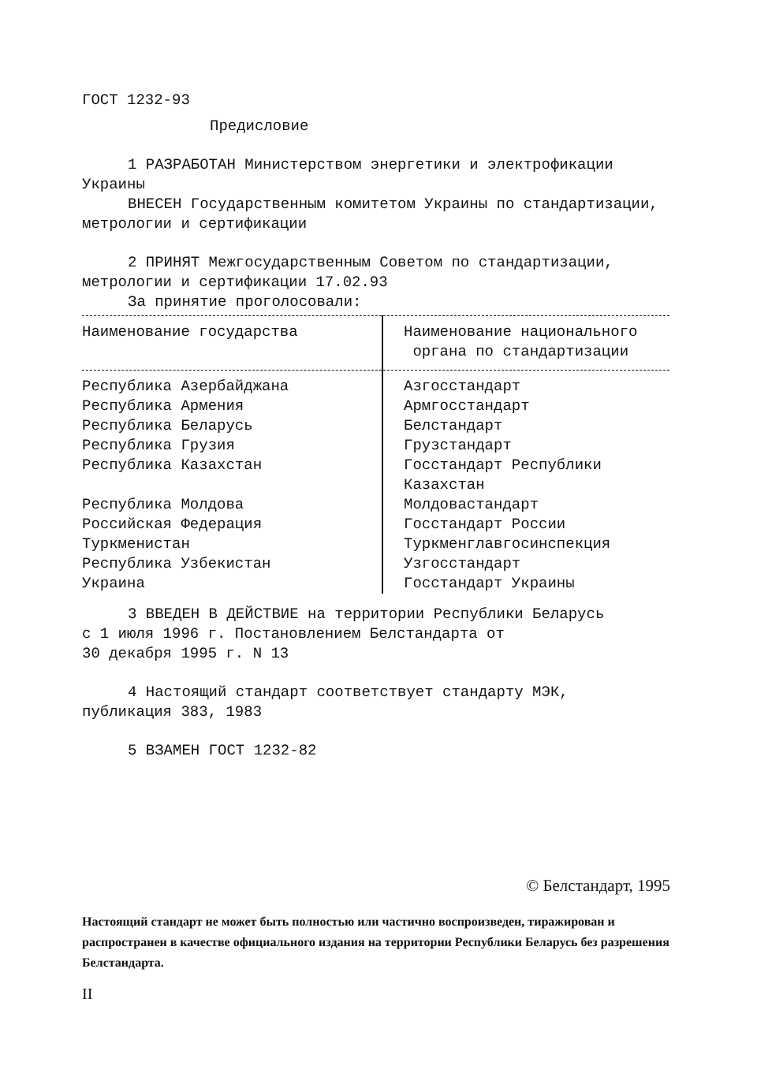ГОСТ 1232-93
Предисловие
1 РАЗРАБОТАН Министерством энергетики и электрофикации
Украины
ВНЕСЕН Государственным комитетом Украины по стандартизации,
метрологии и сертификации
2 ПРИНЯТ Межгосударственным Советом по стандартизации,
метрологии и сертификации 17.02.93
За принятие проголосовали:
| Наименование государства | Наименование национального органа по стандартизации |
| --- | --- |
| Республика Азербайджана | Азгосстандарт |
| Республика Армения | Армгосстандарт |
| Республика Беларусь | Белстандарт |
| Республика Грузия | Грузстандарт |
| Республика Казахстан | Госстандарт Республики Казахстан |
| Республика Молдова | Молдовастандарт |
| Российская Федерация | Госстандарт России |
| Туркменистан | Туркменглавгосинспекция |
| Республика Узбекистан | Узгосстандарт |
| Украина | Госстандарт Украины |
3 ВВЕДЕН В ДЕЙСТВИЕ на территории Республики Беларусь
с 1 июля 1996 г. Постановлением Белстандарта от
30 декабря 1995 г. N 13
4 Настоящий стандарт соответствует стандарту МЭК,
публикация 383, 1983
5 ВЗАМЕН ГОСТ 1232-82
© Белстандарт, 1995
Настоящий стандарт не может быть полностью или частично воспроизведен, тиражирован и распространен в качестве официального издания на территории Республики Беларусь без разрешения Белстандарта.
II